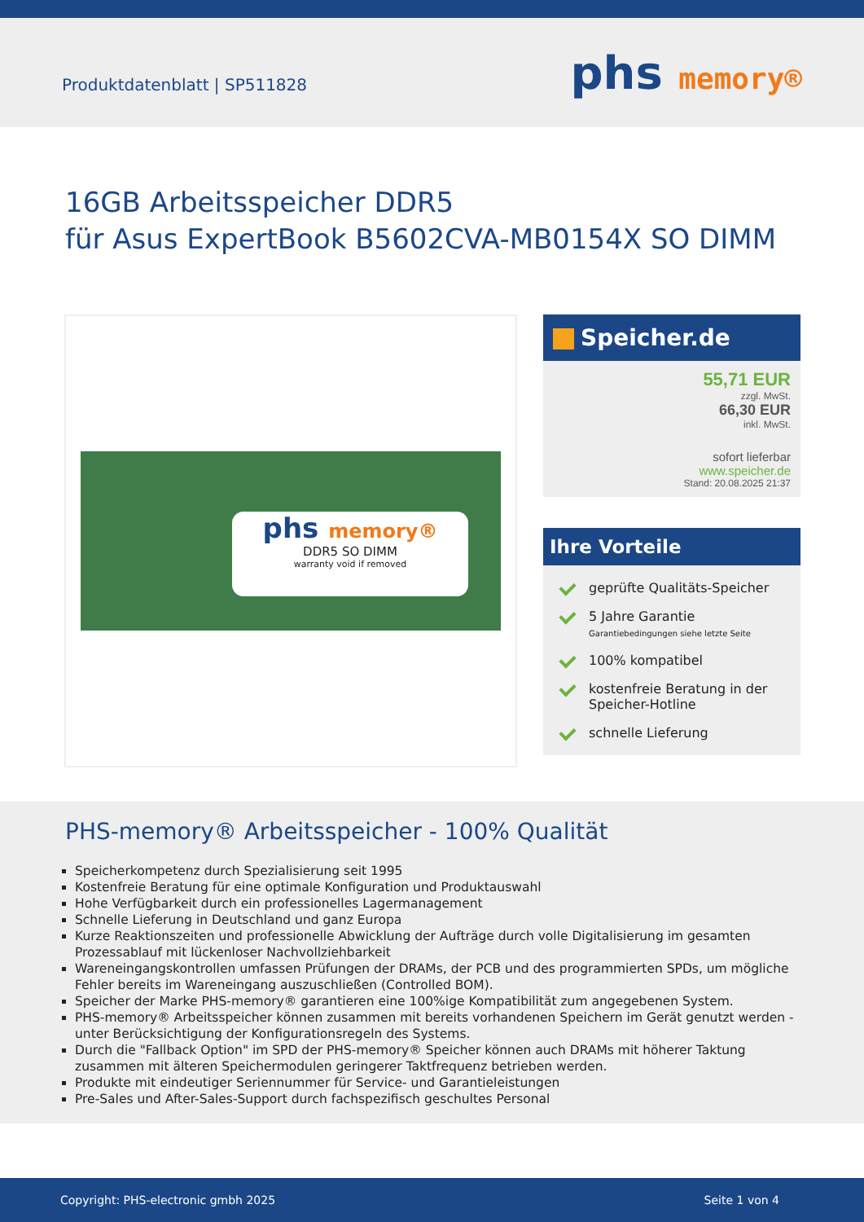Produktdatenblatt | SP511828
phs memory®
16GB Arbeitsspeicher DDR5
für Asus ExpertBook B5602CVA-MB0154X SO DIMM
phs memory®
DDR5 SO DIMM
warranty void if removed
Speicher.de
55,71 EUR
zzgl. MwSt.
66,30 EUR
inkl. MwSt.
sofort lieferbar
www.speicher.de
Stand: 20.08.2025 21:37
Ihre Vorteile
geprüfte Qualitäts-Speicher
5 Jahre Garantie
Garantiebedingungen siehe letzte Seite
100% kompatibel
kostenfreie Beratung in der Speicher-Hotline
schnelle Lieferung
PHS-memory® Arbeitsspeicher - 100% Qualität
Speicherkompetenz durch Spezialisierung seit 1995
Kostenfreie Beratung für eine optimale Konfiguration und Produktauswahl
Hohe Verfügbarkeit durch ein professionelles Lagermanagement
Schnelle Lieferung in Deutschland und ganz Europa
Kurze Reaktionszeiten und professionelle Abwicklung der Aufträge durch volle Digitalisierung im gesamten Prozessablauf mit lückenloser Nachvollziehbarkeit
Wareneingangskontrollen umfassen Prüfungen der DRAMs, der PCB und des programmierten SPDs, um mögliche Fehler bereits im Wareneingang auszuschließen (Controlled BOM).
Speicher der Marke PHS-memory® garantieren eine 100%ige Kompatibilität zum angegebenen System.
PHS-memory® Arbeitsspeicher können zusammen mit bereits vorhandenen Speichern im Gerät genutzt werden - unter Berücksichtigung der Konfigurationsregeln des Systems.
Durch die "Fallback Option" im SPD der PHS-memory® Speicher können auch DRAMs mit höherer Taktung zusammen mit älteren Speichermodulen geringerer Taktfrequenz betrieben werden.
Produkte mit eindeutiger Seriennummer für Service- und Garantieleistungen
Pre-Sales und After-Sales-Support durch fachspezifisch geschultes Personal
Copyright: PHS-electronic gmbh 2025 Seite 1 von 4